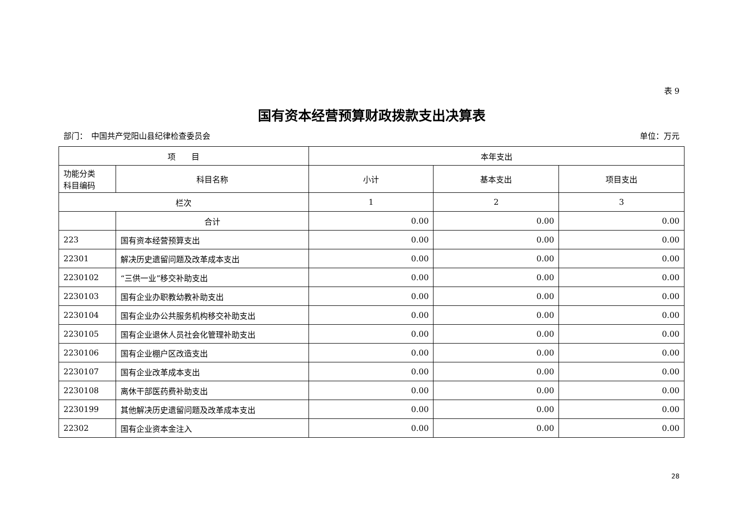表 9
国有资本经营预算财政拨款支出决算表
部门：　中国共产党阳山县纪律检查委员会 单位：万元
| 项 目 | | 本年支出 | | |
| --- | --- | --- | --- | --- |
| 功能分类 科目编码 | 科目名称 | 小计 | 基本支出 | 项目支出 |
| 栏次 | | 1 | 2 | 3 |
| | 合计 | 0.00 | 0.00 | 0.00 |
| 223 | 国有资本经营预算支出 | 0.00 | 0.00 | 0.00 |
| 22301 | 解决历史遗留问题及改革成本支出 | 0.00 | 0.00 | 0.00 |
| 2230102 | “三供一业”移交补助支出 | 0.00 | 0.00 | 0.00 |
| 2230103 | 国有企业办职教幼教补助支出 | 0.00 | 0.00 | 0.00 |
| 2230104 | 国有企业办公共服务机构移交补助支出 | 0.00 | 0.00 | 0.00 |
| 2230105 | 国有企业退休人员社会化管理补助支出 | 0.00 | 0.00 | 0.00 |
| 2230106 | 国有企业棚户区改造支出 | 0.00 | 0.00 | 0.00 |
| 2230107 | 国有企业改革成本支出 | 0.00 | 0.00 | 0.00 |
| 2230108 | 离休干部医药费补助支出 | 0.00 | 0.00 | 0.00 |
| 2230199 | 其他解决历史遗留问题及改革成本支出 | 0.00 | 0.00 | 0.00 |
| 22302 | 国有企业资本金注入 | 0.00 | 0.00 | 0.00 |
28